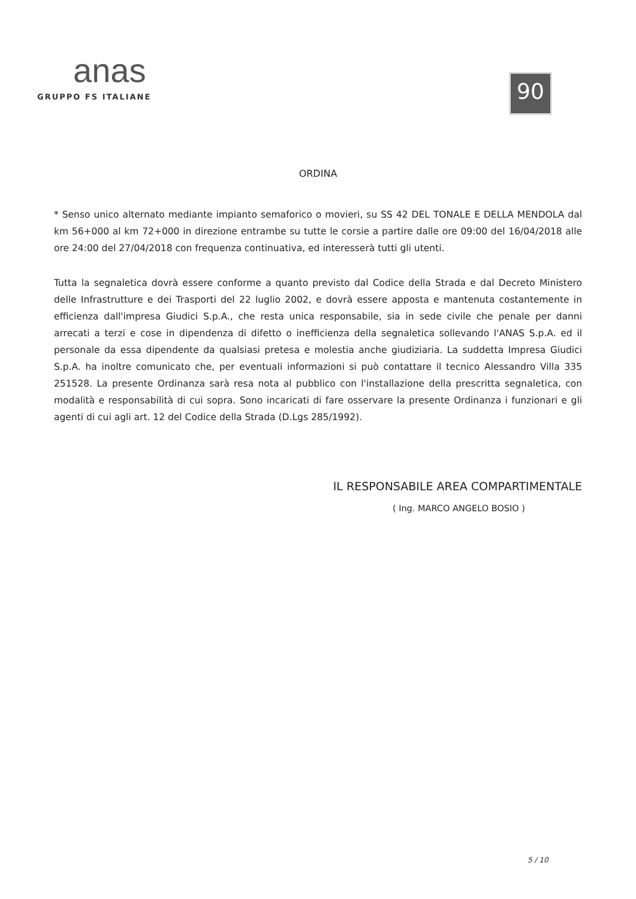anas
GRUPPO FS ITALIANE
90
ORDINA
* Senso unico alternato mediante impianto semaforico o movieri, su SS 42 DEL TONALE E DELLA MENDOLA dal km 56+000 al km 72+000 in direzione entrambe su tutte le corsie a partire dalle ore 09:00 del 16/04/2018 alle ore 24:00 del 27/04/2018 con frequenza continuativa, ed interesserà tutti gli utenti.
Tutta la segnaletica dovrà essere conforme a quanto previsto dal Codice della Strada e dal Decreto Ministero delle Infrastrutture e dei Trasporti del 22 luglio 2002, e dovrà essere apposta e mantenuta costantemente in efficienza dall'impresa Giudici S.p.A., che resta unica responsabile, sia in sede civile che penale per danni arrecati a terzi e cose in dipendenza di difetto o inefficienza della segnaletica sollevando l'ANAS S.p.A. ed il personale da essa dipendente da qualsiasi pretesa e molestia anche giudiziaria. La suddetta Impresa Giudici S.p.A. ha inoltre comunicato che, per eventuali informazioni si può contattare il tecnico Alessandro Villa 335 251528. La presente Ordinanza sarà resa nota al pubblico con l'installazione della prescritta segnaletica, con modalità e responsabilità di cui sopra. Sono incaricati di fare osservare la presente Ordinanza i funzionari e gli agenti di cui agli art. 12 del Codice della Strada (D.Lgs 285/1992).
IL RESPONSABILE AREA COMPARTIMENTALE
( Ing. MARCO ANGELO BOSIO )
5 / 10